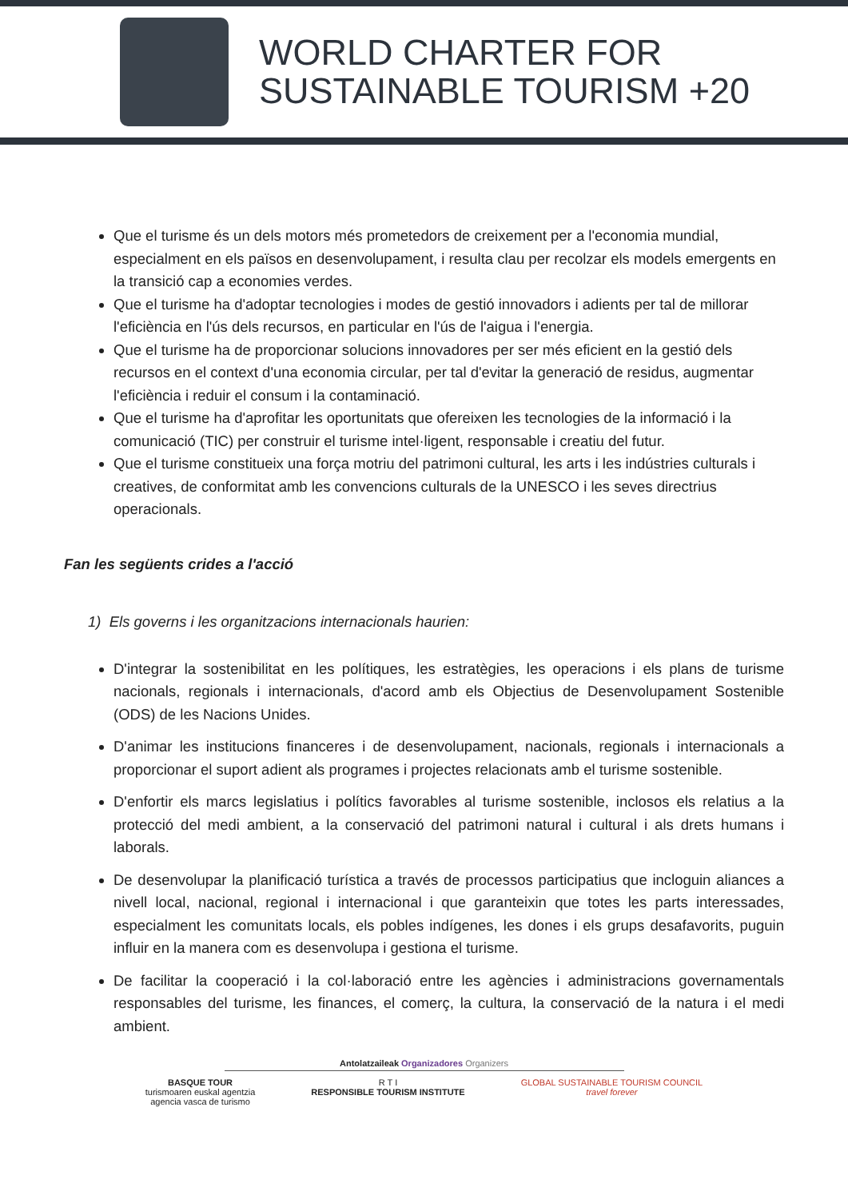WORLD CHARTER FOR
SUSTAINABLE TOURISM +20
Que el turisme és un dels motors més prometedors de creixement per a l'economia mundial, especialment en els països en desenvolupament, i resulta clau per recolzar els models emergents en la transició cap a economies verdes.
Que el turisme ha d'adoptar tecnologies i modes de gestió innovadors i adients per tal de millorar l'eficiència en l'ús dels recursos, en particular en l'ús de l'aigua i l'energia.
Que el turisme ha de proporcionar solucions innovadores per ser més eficient en la gestió dels recursos en el context d'una economia circular, per tal d'evitar la generació de residus, augmentar l'eficiència i reduir el consum i la contaminació.
Que el turisme ha d'aprofitar les oportunitats que ofereixen les tecnologies de la informació i la comunicació (TIC) per construir el turisme intel·ligent, responsable i creatiu del futur.
Que el turisme constitueix una força motriu del patrimoni cultural, les arts i les indústries culturals i creatives, de conformitat amb les convencions culturals de la UNESCO i les seves directrius operacionals.
Fan les següents crides a l'acció
1) Els governs i les organitzacions internacionals haurien:
D'integrar la sostenibilitat en les polítiques, les estratègies, les operacions i els plans de turisme nacionals, regionals i internacionals, d'acord amb els Objectius de Desenvolupament Sostenible (ODS) de les Nacions Unides.
D'animar les institucions financeres i de desenvolupament, nacionals, regionals i internacionals a proporcionar el suport adient als programes i projectes relacionats amb el turisme sostenible.
D'enfortir els marcs legislatius i polítics favorables al turisme sostenible, inclosos els relatius a la protecció del medi ambient, a la conservació del patrimoni natural i cultural i als drets humans i laborals.
De desenvolupar la planificació turística a través de processos participatius que incloguin aliances a nivell local, nacional, regional i internacional i que garanteixin que totes les parts interessades, especialment les comunitats locals, els pobles indígenes, les dones i els grups desafavorits, puguin influir en la manera com es desenvolupa i gestiona el turisme.
De facilitar la cooperació i la col·laboració entre les agències i administracions governamentals responsables del turisme, les finances, el comerç, la cultura, la conservació de la natura i el medi ambient.
Antolatzaileak Organizadores Organizers
BASQUE TOUR
turismoaren euskal agentzia
agencia vasca de turismo
R T I
RESPONSIBLE TOURISM INSTITUTE
GLOBAL SUSTAINABLE TOURISM COUNCIL
travel forever